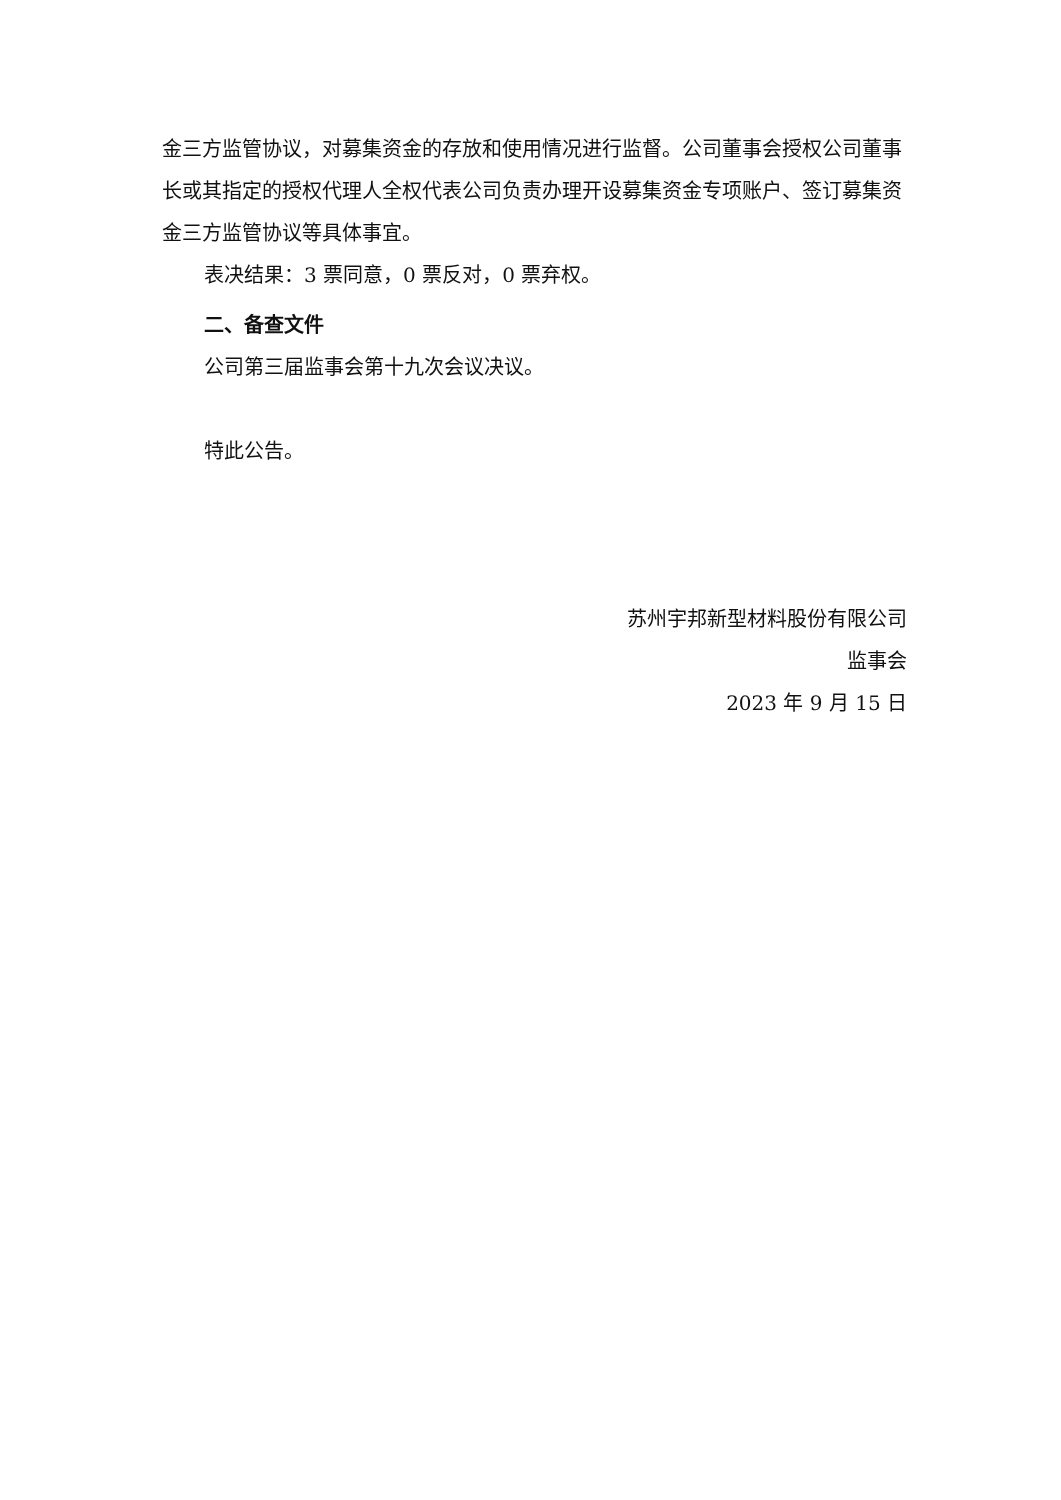金三方监管协议，对募集资金的存放和使用情况进行监督。公司董事会授权公司董事长或其指定的授权代理人全权代表公司负责办理开设募集资金专项账户、签订募集资金三方监管协议等具体事宜。
表决结果：3 票同意，0 票反对，0 票弃权。
二、备查文件
公司第三届监事会第十九次会议决议。
特此公告。
苏州宇邦新型材料股份有限公司
监事会
2023 年 9 月 15 日